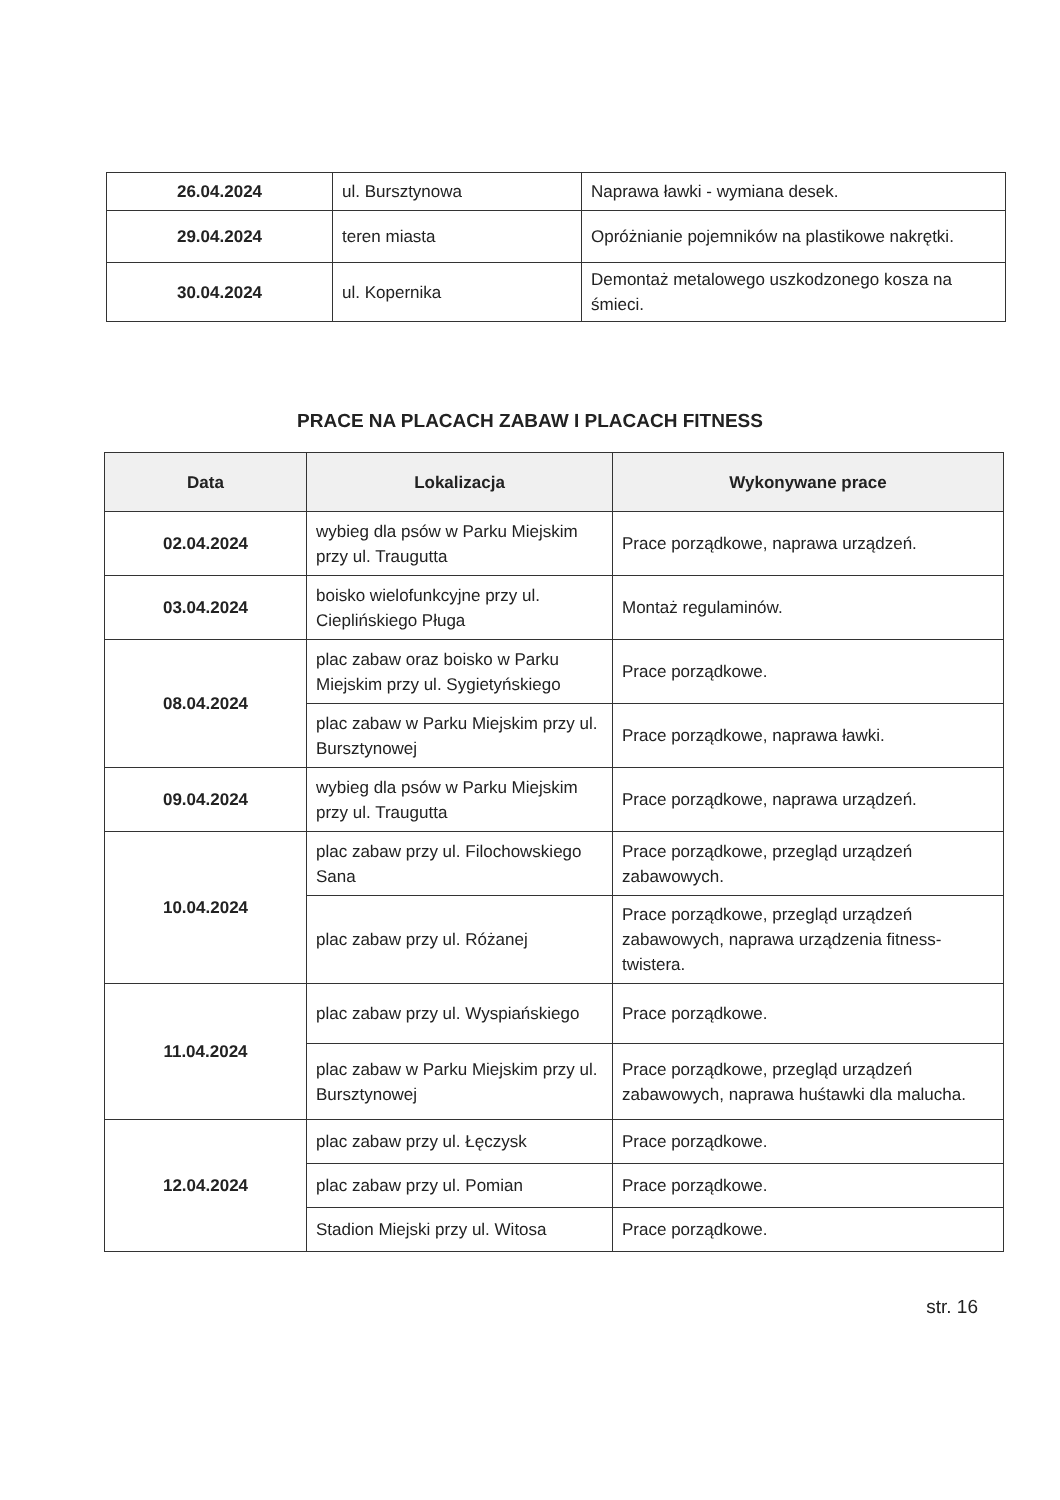| 26.04.2024 | ul. Bursztynowa | Naprawa ławki - wymiana desek. |
| 29.04.2024 | teren miasta | Opróżnianie pojemników na plastikowe nakrętki. |
| 30.04.2024 | ul. Kopernika | Demontaż metalowego uszkodzonego kosza na śmieci. |
PRACE NA PLACACH ZABAW I PLACACH FITNESS
| Data | Lokalizacja | Wykonywane prace |
| --- | --- | --- |
| 02.04.2024 | wybieg dla psów w Parku Miejskim przy ul. Traugutta | Prace porządkowe, naprawa urządzeń. |
| 03.04.2024 | boisko wielofunkcyjne przy ul. Cieplińskiego Pługa | Montaż regulaminów. |
| 08.04.2024 | plac zabaw oraz boisko w Parku Miejskim przy ul. Sygietyńskiego | Prace porządkowe. |
| | plac zabaw w Parku Miejskim przy ul. Bursztynowej | Prace porządkowe, naprawa ławki. |
| 09.04.2024 | wybieg dla psów w Parku Miejskim przy ul. Traugutta | Prace porządkowe, naprawa urządzeń. |
| 10.04.2024 | plac zabaw przy ul. Filochowskiego Sana | Prace porządkowe, przegląd urządzeń zabawowych. |
| | plac zabaw przy ul. Różanej | Prace porządkowe, przegląd urządzeń zabawowych, naprawa urządzenia fitness-twistera. |
| 11.04.2024 | plac zabaw przy ul. Wyspiańskiego | Prace porządkowe. |
| | plac zabaw w Parku Miejskim przy ul. Bursztynowej | Prace porządkowe, przegląd urządzeń zabawowych, naprawa huśtawki dla malucha. |
| 12.04.2024 | plac zabaw przy ul. Łęczysk | Prace porządkowe. |
| | plac zabaw przy ul. Pomian | Prace porządkowe. |
| | Stadion Miejski przy ul. Witosa | Prace porządkowe. |
str. 16